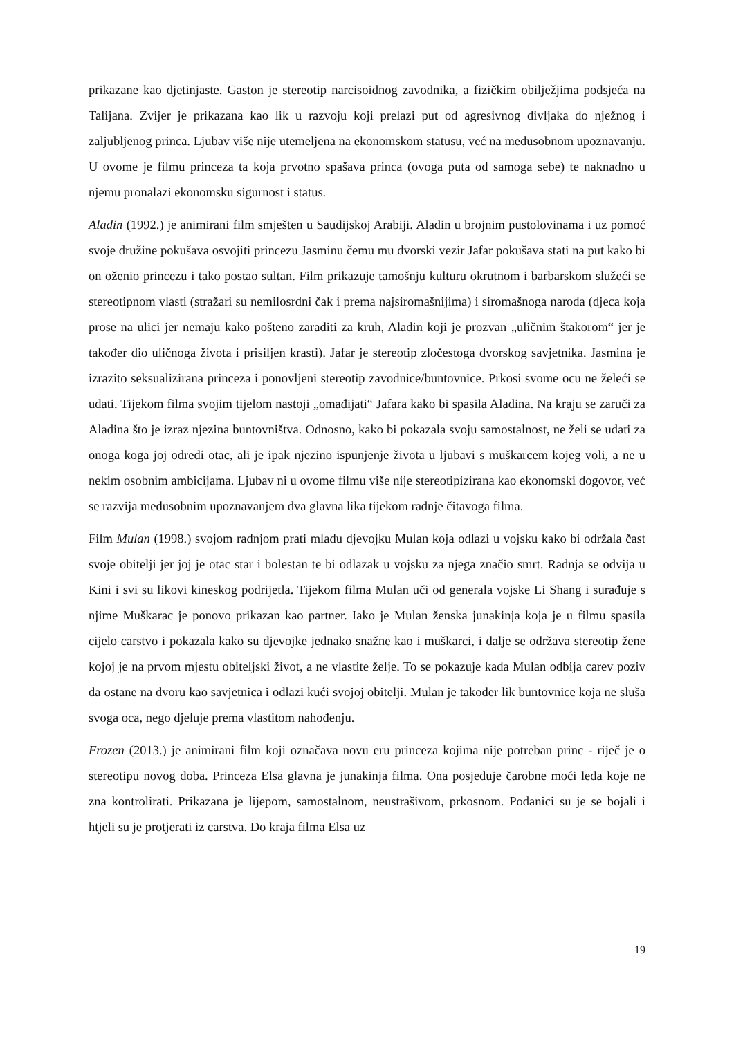prikazane kao djetinjaste. Gaston je stereotip narcisoidnog zavodnika, a fizičkim obilježjima podsjeća na Talijana. Zvijer je prikazana kao lik u razvoju koji prelazi put od agresivnog divljaka do nježnog i zaljubljenog princa. Ljubav više nije utemeljena na ekonomskom statusu, već na međusobnom upoznavanju. U ovome je filmu princeza ta koja prvotno spašava princa (ovoga puta od samoga sebe) te naknadno u njemu pronalazi ekonomsku sigurnost i status.
Aladin (1992.) je animirani film smješten u Saudijskoj Arabiji. Aladin u brojnim pustolovinama i uz pomoć svoje družine pokušava osvojiti princezu Jasminu čemu mu dvorski vezir Jafar pokušava stati na put kako bi on oženio princezu i tako postao sultan. Film prikazuje tamošnju kulturu okrutnom i barbarskom služeći se stereotipnom vlasti (stražari su nemilosrdni čak i prema najsiromašnijima) i siromašnoga naroda (djeca koja prose na ulici jer nemaju kako pošteno zaraditi za kruh, Aladin koji je prozvan „uličnim štakorom“ jer je također dio uličnoga života i prisiljen krasti). Jafar je stereotip zločestoga dvorskog savjetnika. Jasmina je izrazito seksualizirana princeza i ponovljeni stereotip zavodnice/buntovnice. Prkosi svome ocu ne želeći se udati. Tijekom filma svojim tijelom nastoji „omađijati“ Jafara kako bi spasila Aladina. Na kraju se zaruči za Aladina što je izraz njezina buntovništva. Odnosno, kako bi pokazala svoju samostalnost, ne želi se udati za onoga koga joj odredi otac, ali je ipak njezino ispunjenje života u ljubavi s muškarcem kojeg voli, a ne u nekim osobnim ambicijama. Ljubav ni u ovome filmu više nije stereotipizirana kao ekonomski dogovor, već se razvija međusobnim upoznavanjem dva glavna lika tijekom radnje čitavoga filma.
Film Mulan (1998.) svojom radnjom prati mladu djevojku Mulan koja odlazi u vojsku kako bi održala čast svoje obitelji jer joj je otac star i bolestan te bi odlazak u vojsku za njega značio smrt. Radnja se odvija u Kini i svi su likovi kineskog podrijetla. Tijekom filma Mulan uči od generala vojske Li Shang i surađuje s njime Muškarac je ponovo prikazan kao partner. Iako je Mulan ženska junakinja koja je u filmu spasila cijelo carstvo i pokazala kako su djevojke jednako snažne kao i muškarci, i dalje se održava stereotip žene kojoj je na prvom mjestu obiteljski život, a ne vlastite želje. To se pokazuje kada Mulan odbija carev poziv da ostane na dvoru kao savjetnica i odlazi kući svojoj obitelji. Mulan je također lik buntovnice koja ne sluša svoga oca, nego djeluje prema vlastitom nahođenju.
Frozen (2013.) je animirani film koji označava novu eru princeza kojima nije potreban princ - riječ je o stereotipu novog doba. Princeza Elsa glavna je junakinja filma. Ona posjeduje čarobne moći leda koje ne zna kontrolirati. Prikazana je lijepom, samostalnom, neustrašivom, prkosnom. Podanici su je se bojali i htjeli su je protjerati iz carstva. Do kraja filma Elsa uz
19